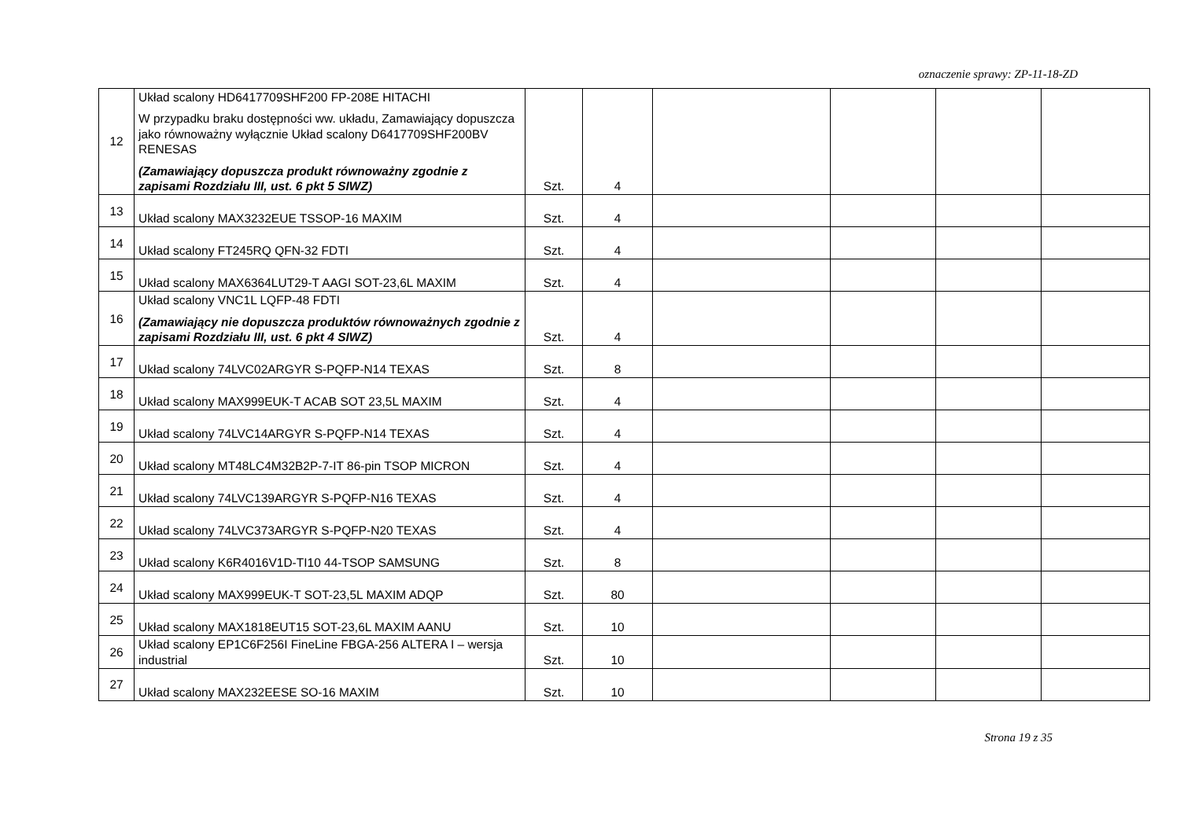oznaczenie sprawy: ZP-11-18-ZD
| 12 | Układ scalony HD6417709SHF200 FP-208E HITACHI W przypadku braku dostępności ww. układu, Zamawiający dopuszcza jako równoważny wyłącznie Układ scalony D6417709SHF200BV RENESAS (Zamawiający dopuszcza produkt równoważny zgodnie z zapisami Rozdziału III, ust. 6 pkt 5 SIWZ) | Szt. | 4 | | | | |
| 13 | Układ scalony MAX3232EUE TSSOP-16 MAXIM | Szt. | 4 | | | | |
| 14 | Układ scalony FT245RQ QFN-32 FDTI | Szt. | 4 | | | | |
| 15 | Układ scalony MAX6364LUT29-T AAGI SOT-23,6L MAXIM | Szt. | 4 | | | | |
| 16 | Układ scalony VNC1L LQFP-48 FDTI (Zamawiający nie dopuszcza produktów równoważnych zgodnie z zapisami Rozdziału III, ust. 6 pkt 4 SIWZ) | Szt. | 4 | | | | |
| 17 | Układ scalony 74LVC02ARGYR S-PQFP-N14 TEXAS | Szt. | 8 | | | | |
| 18 | Układ scalony MAX999EUK-T ACAB SOT 23,5L MAXIM | Szt. | 4 | | | | |
| 19 | Układ scalony 74LVC14ARGYR S-PQFP-N14 TEXAS | Szt. | 4 | | | | |
| 20 | Układ scalony MT48LC4M32B2P-7-IT 86-pin TSOP MICRON | Szt. | 4 | | | | |
| 21 | Układ scalony 74LVC139ARGYR S-PQFP-N16 TEXAS | Szt. | 4 | | | | |
| 22 | Układ scalony 74LVC373ARGYR S-PQFP-N20 TEXAS | Szt. | 4 | | | | |
| 23 | Układ scalony K6R4016V1D-TI10 44-TSOP SAMSUNG | Szt. | 8 | | | | |
| 24 | Układ scalony MAX999EUK-T SOT-23,5L MAXIM ADQP | Szt. | 80 | | | | |
| 25 | Układ scalony MAX1818EUT15 SOT-23,6L MAXIM AANU | Szt. | 10 | | | | |
| 26 | Układ scalony EP1C6F256I FineLine FBGA-256 ALTERA I – wersja industrial | Szt. | 10 | | | | |
| 27 | Układ scalony MAX232EESE SO-16 MAXIM | Szt. | 10 | | | | |
Strona 19 z 35